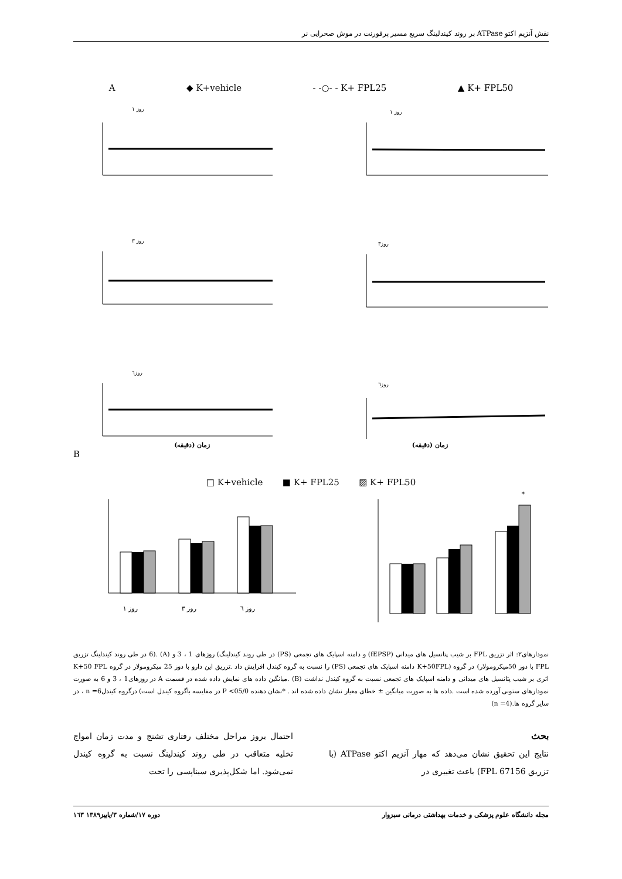نقش آنزیم اکتو ATPase بر روند کیندلینگ سریع مسیر پرفورنت در موش صحرایی نر
A ◆ K+vehicle - -○- - K+ FPL25 ▲ K+ FPL50
روز ۱
روز ۱
روز۳
روز ۳
روز٦
روز٦
زمان (دقیقه) زمان (دقیقه)
B
□ K+vehicle ■ K+ FPL25 ▨ K+ FPL50
روز ۱
روز ۳
روز ٦
*
نمودارهای۲: اثر تزریق FPL بر شیب پتانسیل های میدانی (fEPSP) و دامنه اسپایک های تجمعی (PS) در طی روند کیندلینگ) روزهای 1 ، 3 و (A) .(6 در طی روند کیندلینگ تزریق FPL با دوز 50میکرومولار) در گروه (K+50FPL دامنه اسپایک های تجمعی (PS) را نسبت به گروه کیندل افزایش داد .تزریق این دارو با دوز 25 میکرومولار در گروه K+50 FPL اثری بر شیب پتانسیل های میدانی و دامنه اسپایک های تجمعی نسبت به گروه کیندل نداشت (B) .میانگین داده های نمایش داده شده در قسمت A در روزهای1 ، 3 و 6 به صورت نمودارهای ستونی آورده شده است .داده ها به صورت میانگین ± خطای معیار نشان داده شده اند . *نشان دهنده P <05/0 در مقایسه باگروه کیندل است) درگروه کیندلn =6 ، در سایر گروه ها.(n =4)
بحث
نتایج این تحقیق نشان می‌دهد که مهار آنزیم اکتو ATPase (با تزریق FPL 67156) باعث تغییری در
احتمال بروز مراحل مختلف رفتاری تشنج و مدت زمان امواج تخلیه متعاقب در طی روند کیندلینگ نسبت به گروه کیندل نمی‌شود. اما شکل‌پذیری سیناپسی را تحت
مجله دانشگاه علوم پزشکی و خدمات بهداشتی درمانی سبزوار دوره ۱۷/شماره ۳/پاییز۱۳۸۹ ۱٦۳